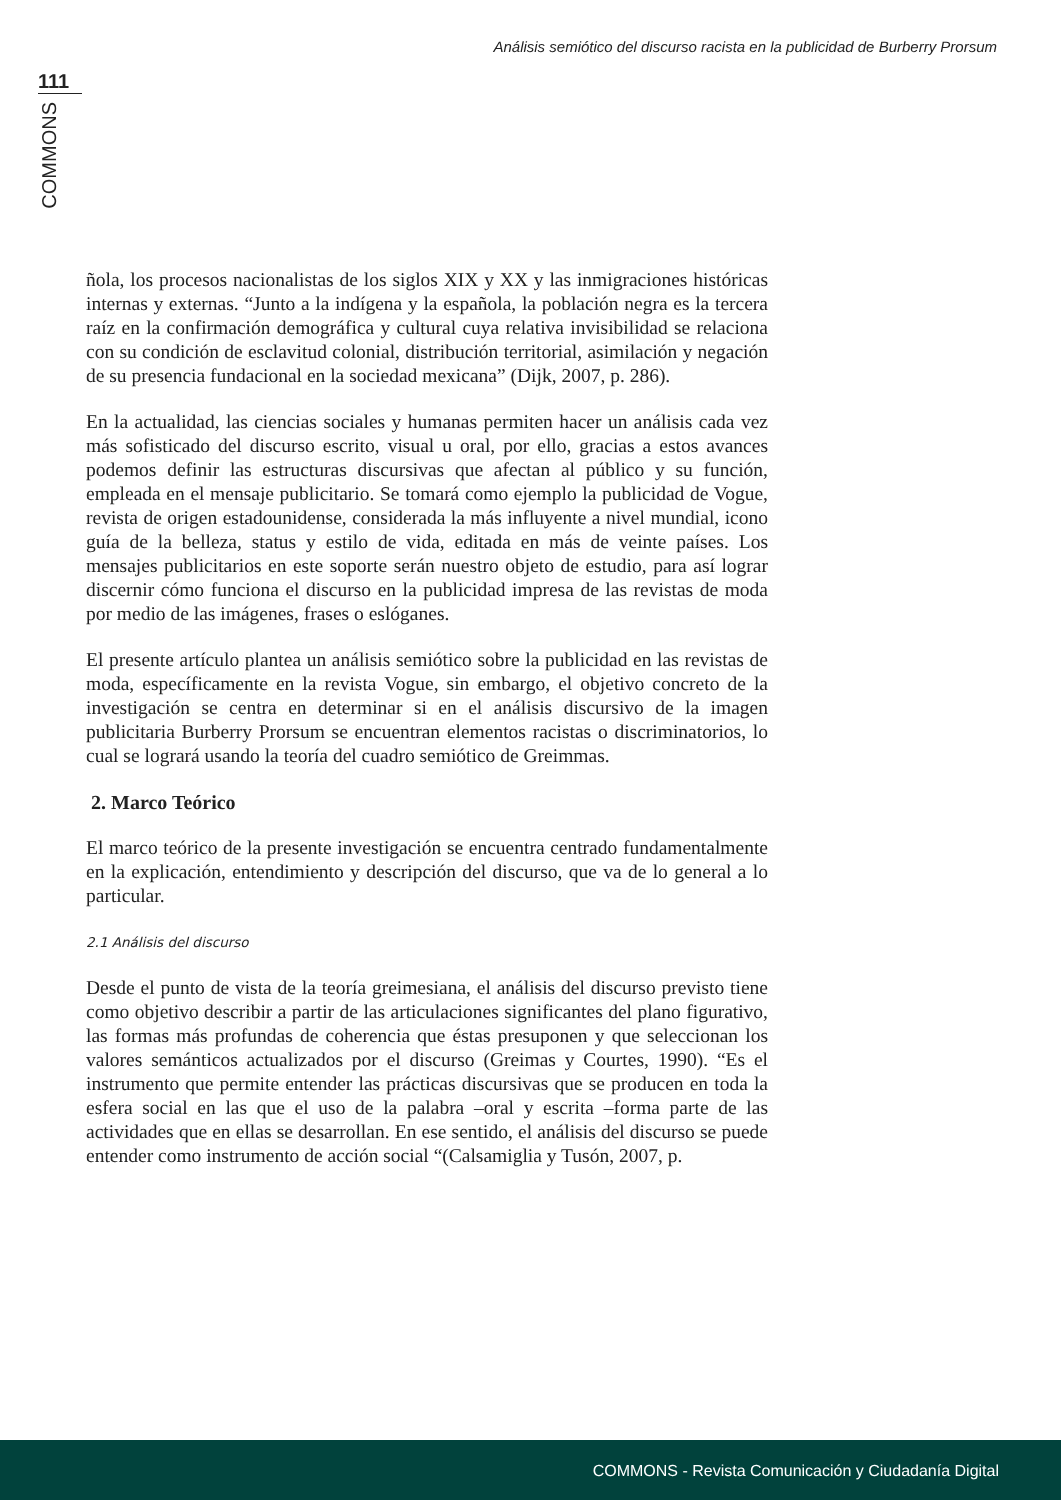Análisis semiótico del discurso racista en la publicidad de Burberry Prorsum
111
COMMONS
ñola, los procesos nacionalistas de los siglos XIX y XX y las inmigraciones históricas internas y externas. “Junto a la indígena y la española, la población negra es la tercera raíz en la confirmación demográfica y cultural cuya relativa invisibilidad se relaciona con su condición de esclavitud colonial, distribución territorial, asimilación y negación de su presencia fundacional en la sociedad mexicana” (Dijk, 2007, p. 286).
En la actualidad, las ciencias sociales y humanas permiten hacer un análisis cada vez más sofisticado del discurso escrito, visual u oral, por ello, gracias a estos avances podemos definir las estructuras discursivas que afectan al público y su función, empleada en el mensaje publicitario. Se tomará como ejemplo la publicidad de Vogue, revista de origen estadounidense, considerada la más influyente a nivel mundial, icono guía de la belleza, status y estilo de vida, editada en más de veinte países. Los mensajes publicitarios en este soporte serán nuestro objeto de estudio, para así lograr discernir cómo funciona el discurso en la publicidad impresa de las revistas de moda por medio de las imágenes, frases o eslóganes.
El presente artículo plantea un análisis semiótico sobre la publicidad en las revistas de moda, específicamente en la revista Vogue, sin embargo, el objetivo concreto de la investigación se centra en determinar si en el análisis discursivo de la imagen publicitaria Burberry Prorsum se encuentran elementos racistas o discriminatorios, lo cual se logrará usando la teoría del cuadro semiótico de Greimmas.
2. Marco Teórico
El marco teórico de la presente investigación se encuentra centrado fundamentalmente en la explicación, entendimiento y descripción del discurso, que va de lo general a lo particular.
2.1 Análisis del discurso
Desde el punto de vista de la teoría greimesiana, el análisis del discurso previsto tiene como objetivo describir a partir de las articulaciones significantes del plano figurativo, las formas más profundas de coherencia que éstas presuponen y que seleccionan los valores semánticos actualizados por el discurso (Greimas y Courtes, 1990). “Es el instrumento que permite entender las prácticas discursivas que se producen en toda la esfera social en las que el uso de la palabra –oral y escrita –forma parte de las actividades que en ellas se desarrollan. En ese sentido, el análisis del discurso se puede entender como instrumento de acción social “(Calsamiglia y Tusón, 2007, p.
COMMONS - Revista Comunicación y Ciudadanía Digital